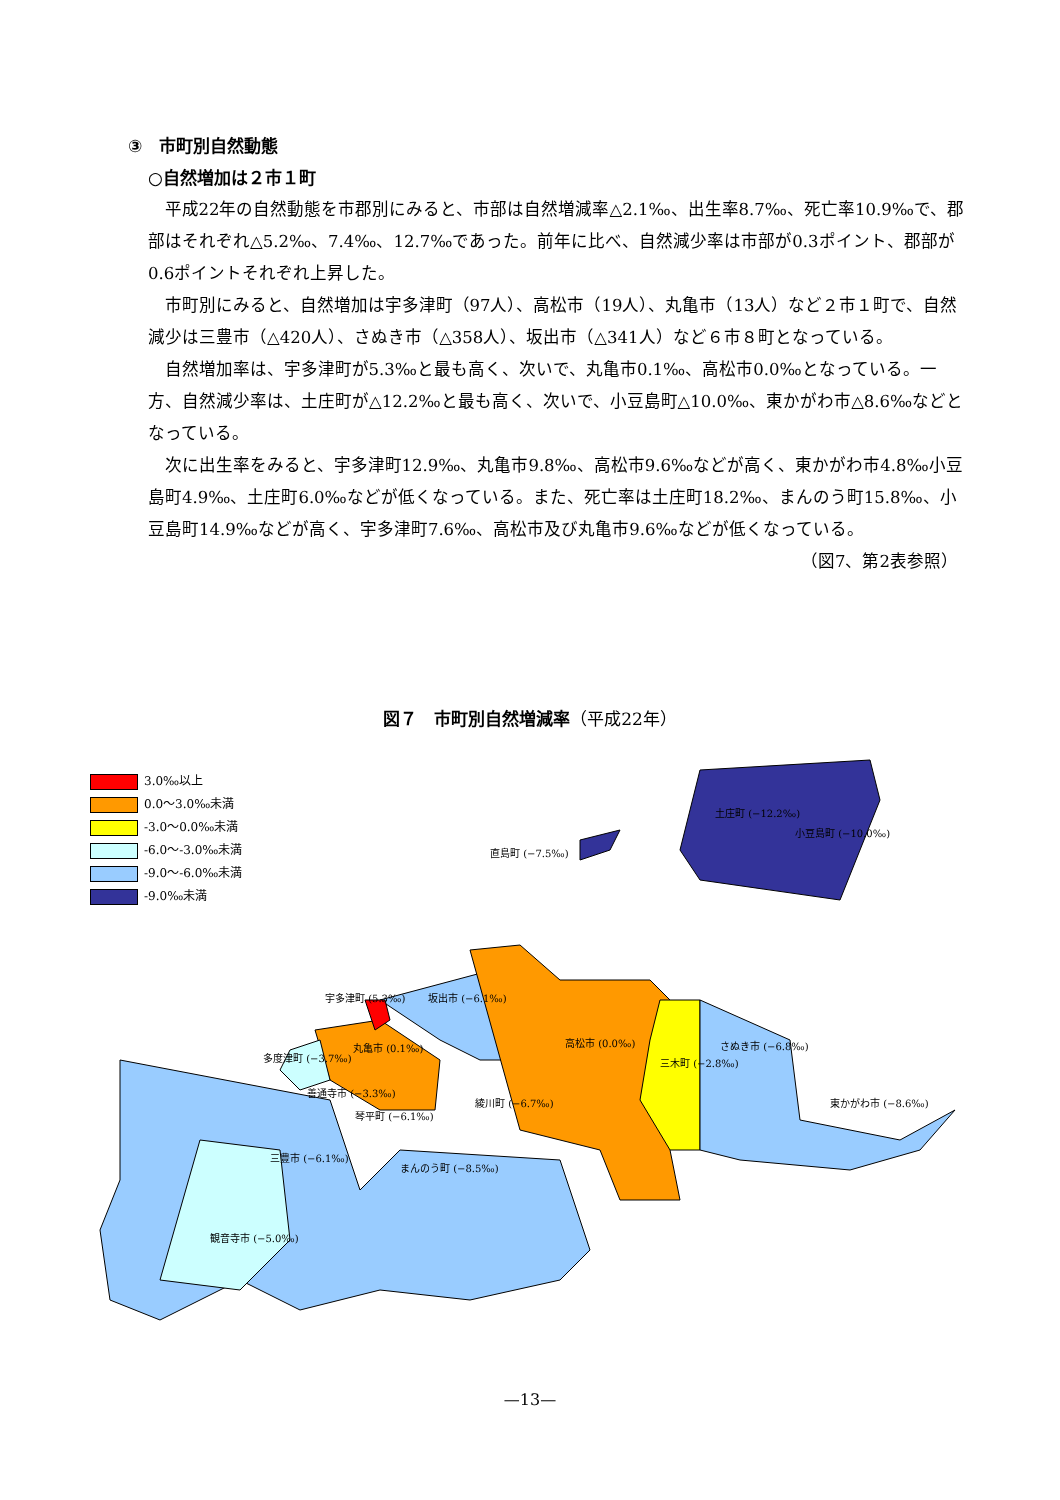③　市町別自然動態
○自然増加は２市１町
平成22年の自然動態を市郡別にみると、市部は自然増減率△2.1‰、出生率8.7‰、死亡率10.9‰で、郡部はそれぞれ△5.2‰、7.4‰、12.7‰であった。前年に比べ、自然減少率は市部が0.3ポイント、郡部が0.6ポイントそれぞれ上昇した。
市町別にみると、自然増加は宇多津町（97人）、高松市（19人）、丸亀市（13人）など２市１町で、自然減少は三豊市（△420人）、さぬき市（△358人）、坂出市（△341人）など６市８町となっている。
自然増加率は、宇多津町が5.3‰と最も高く、次いで、丸亀市0.1‰、高松市0.0‰となっている。一方、自然減少率は、土庄町が△12.2‰と最も高く、次いで、小豆島町△10.0‰、東かがわ市△8.6‰などとなっている。
次に出生率をみると、宇多津町12.9‰、丸亀市9.8‰、高松市9.6‰などが高く、東かがわ市4.8‰小豆島町4.9‰、土庄町6.0‰などが低くなっている。また、死亡率は土庄町18.2‰、まんのう町15.8‰、小豆島町14.9‰などが高く、宇多津町7.6‰、高松市及び丸亀市9.6‰などが低くなっている。
（図7、第2表参照）
図７　市町別自然増減率（平成22年）
3.0‰以上
0.0～3.0‰未満
-3.0～0.0‰未満
-6.0～-3.0‰未満
-9.0～-6.0‰未満
-9.0‰未満
土庄町 (−12.2‰)
小豆島町 (−10.0‰)
直島町 (−7.5‰)
宇多津町 (5.3‰) 坂出市 (−6.1‰)
丸亀市 (0.1‰) 高松市 (0.0‰)
三木町 (−2.8‰)
さぬき市 (−6.8‰)
多度津町 (−3.7‰)
善通寺市 (−3.3‰)
綾川町 (−6.7‰) 東かがわ市 (−8.6‰)
琴平町 (−6.1‰)
三豊市 (−6.1‰)
まんのう町 (−8.5‰)
観音寺市 (−5.0‰)
—13—